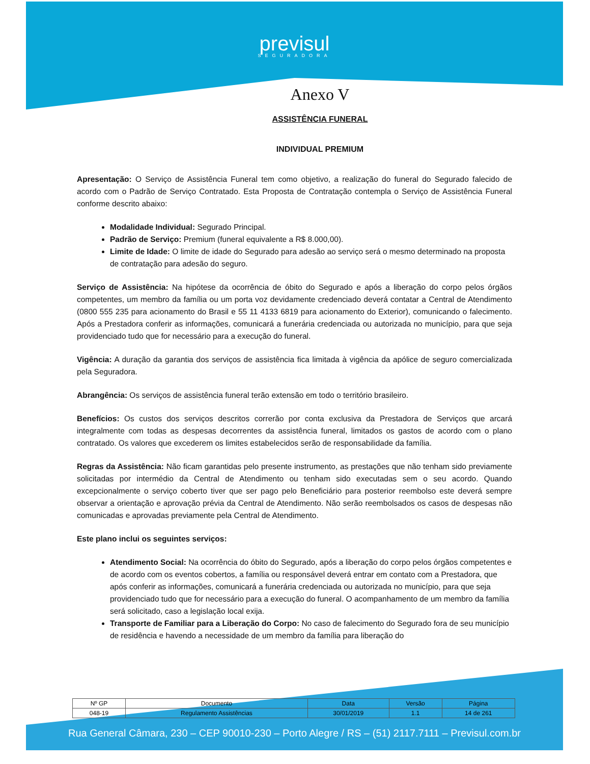previsul
SEGURADORA
Anexo V
ASSISTÊNCIA FUNERAL
INDIVIDUAL PREMIUM
Apresentação: O Serviço de Assistência Funeral tem como objetivo, a realização do funeral do Segurado falecido de acordo com o Padrão de Serviço Contratado. Esta Proposta de Contratação contempla o Serviço de Assistência Funeral conforme descrito abaixo:
Modalidade Individual: Segurado Principal.
Padrão de Serviço: Premium (funeral equivalente a R$ 8.000,00).
Limite de Idade: O limite de idade do Segurado para adesão ao serviço será o mesmo determinado na proposta de contratação para adesão do seguro.
Serviço de Assistência: Na hipótese da ocorrência de óbito do Segurado e após a liberação do corpo pelos órgãos competentes, um membro da família ou um porta voz devidamente credenciado deverá contatar a Central de Atendimento (0800 555 235 para acionamento do Brasil e 55 11 4133 6819 para acionamento do Exterior), comunicando o falecimento. Após a Prestadora conferir as informações, comunicará a funerária credenciada ou autorizada no município, para que seja providenciado tudo que for necessário para a execução do funeral.
Vigência: A duração da garantia dos serviços de assistência fica limitada à vigência da apólice de seguro comercializada pela Seguradora.
Abrangência: Os serviços de assistência funeral terão extensão em todo o território brasileiro.
Benefícios: Os custos dos serviços descritos correrão por conta exclusiva da Prestadora de Serviços que arcará integralmente com todas as despesas decorrentes da assistência funeral, limitados os gastos de acordo com o plano contratado. Os valores que excederem os limites estabelecidos serão de responsabilidade da família.
Regras da Assistência: Não ficam garantidas pelo presente instrumento, as prestações que não tenham sido previamente solicitadas por intermédio da Central de Atendimento ou tenham sido executadas sem o seu acordo. Quando excepcionalmente o serviço coberto tiver que ser pago pelo Beneficiário para posterior reembolso este deverá sempre observar a orientação e aprovação prévia da Central de Atendimento. Não serão reembolsados os casos de despesas não comunicadas e aprovadas previamente pela Central de Atendimento.
Este plano inclui os seguintes serviços:
Atendimento Social: Na ocorrência do óbito do Segurado, após a liberação do corpo pelos órgãos competentes e de acordo com os eventos cobertos, a família ou responsável deverá entrar em contato com a Prestadora, que após conferir as informações, comunicará a funerária credenciada ou autorizada no município, para que seja providenciado tudo que for necessário para a execução do funeral. O acompanhamento de um membro da família será solicitado, caso a legislação local exija.
Transporte de Familiar para a Liberação do Corpo: No caso de falecimento do Segurado fora de seu município de residência e havendo a necessidade de um membro da família para liberação do
| Nº GP | Documento | Data | Versão | Página |
| --- | --- | --- | --- | --- |
| 048-19 | Regulamento Assistências | 30/01/2019 | 1.1 | 14 de 261 |
Rua General Câmara, 230 – CEP 90010-230 – Porto Alegre / RS – (51) 2117.7111 – Previsul.com.br